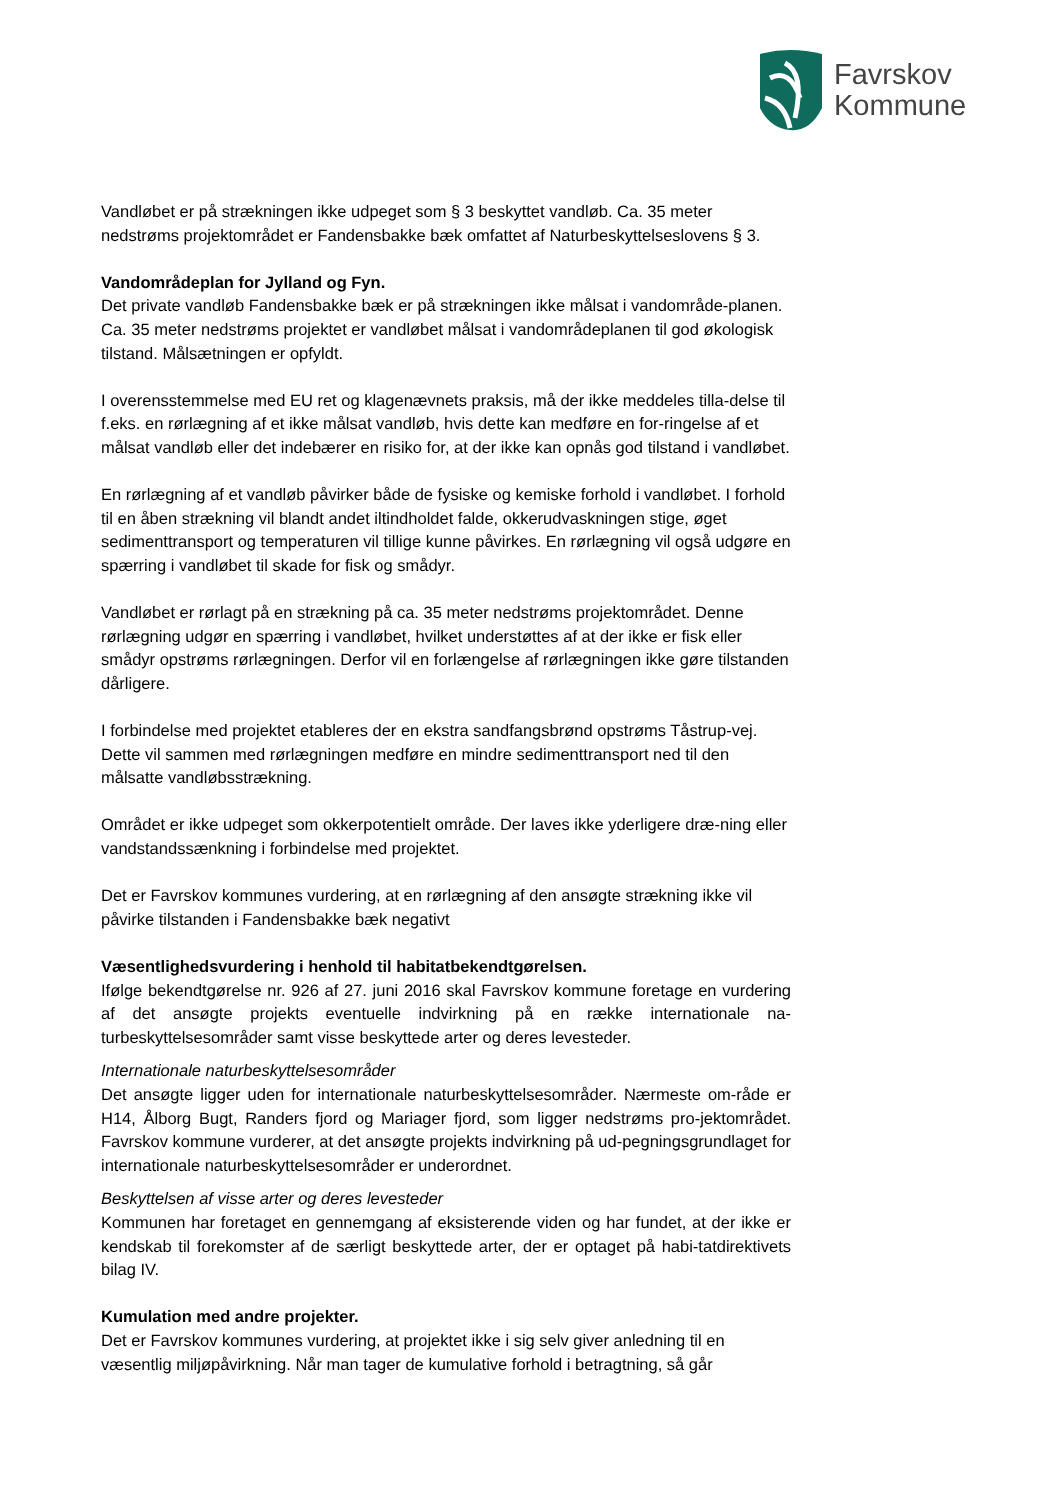Favrskov
Kommune
Vandløbet er på strækningen ikke udpeget som § 3 beskyttet vandløb. Ca. 35 meter nedstrøms projektområdet er Fandensbakke bæk omfattet af Naturbeskyttelseslovens § 3.
Vandområdeplan for Jylland og Fyn.
Det private vandløb Fandensbakke bæk er på strækningen ikke målsat i vandområde-planen. Ca. 35 meter nedstrøms projektet er vandløbet målsat i vandområdeplanen til god økologisk tilstand. Målsætningen er opfyldt.
I overensstemmelse med EU ret og klagenævnets praksis, må der ikke meddeles tilla-delse til f.eks. en rørlægning af et ikke målsat vandløb, hvis dette kan medføre en for-ringelse af et målsat vandløb eller det indebærer en risiko for, at der ikke kan opnås god tilstand i vandløbet.
En rørlægning af et vandløb påvirker både de fysiske og kemiske forhold i vandløbet. I forhold til en åben strækning vil blandt andet iltindholdet falde, okkerudvaskningen stige, øget sedimenttransport og temperaturen vil tillige kunne påvirkes. En rørlægning vil også udgøre en spærring i vandløbet til skade for fisk og smådyr.
Vandløbet er rørlagt på en strækning på ca. 35 meter nedstrøms projektområdet. Denne rørlægning udgør en spærring i vandløbet, hvilket understøttes af at der ikke er fisk eller smådyr opstrøms rørlægningen. Derfor vil en forlængelse af rørlægningen ikke gøre tilstanden dårligere.
I forbindelse med projektet etableres der en ekstra sandfangsbrønd opstrøms Tåstrup-vej. Dette vil sammen med rørlægningen medføre en mindre sedimenttransport ned til den målsatte vandløbsstrækning.
Området er ikke udpeget som okkerpotentielt område. Der laves ikke yderligere dræ-ning eller vandstandssænkning i forbindelse med projektet.
Det er Favrskov kommunes vurdering, at en rørlægning af den ansøgte strækning ikke vil påvirke tilstanden i Fandensbakke bæk negativt
Væsentlighedsvurdering i henhold til habitatbekendtgørelsen.
Ifølge bekendtgørelse nr. 926 af 27. juni 2016 skal Favrskov kommune foretage en vurdering af det ansøgte projekts eventuelle indvirkning på en række internationale na-turbeskyttelsesområder samt visse beskyttede arter og deres levesteder.
Internationale naturbeskyttelsesområder
Det ansøgte ligger uden for internationale naturbeskyttelsesområder. Nærmeste om-råde er H14, Ålborg Bugt, Randers fjord og Mariager fjord, som ligger nedstrøms pro-jektområdet. Favrskov kommune vurderer, at det ansøgte projekts indvirkning på ud-pegningsgrundlaget for internationale naturbeskyttelsesområder er underordnet.
Beskyttelsen af visse arter og deres levesteder
Kommunen har foretaget en gennemgang af eksisterende viden og har fundet, at der ikke er kendskab til forekomster af de særligt beskyttede arter, der er optaget på habi-tatdirektivets bilag IV.
Kumulation med andre projekter.
Det er Favrskov kommunes vurdering, at projektet ikke i sig selv giver anledning til en væsentlig miljøpåvirkning. Når man tager de kumulative forhold i betragtning, så går